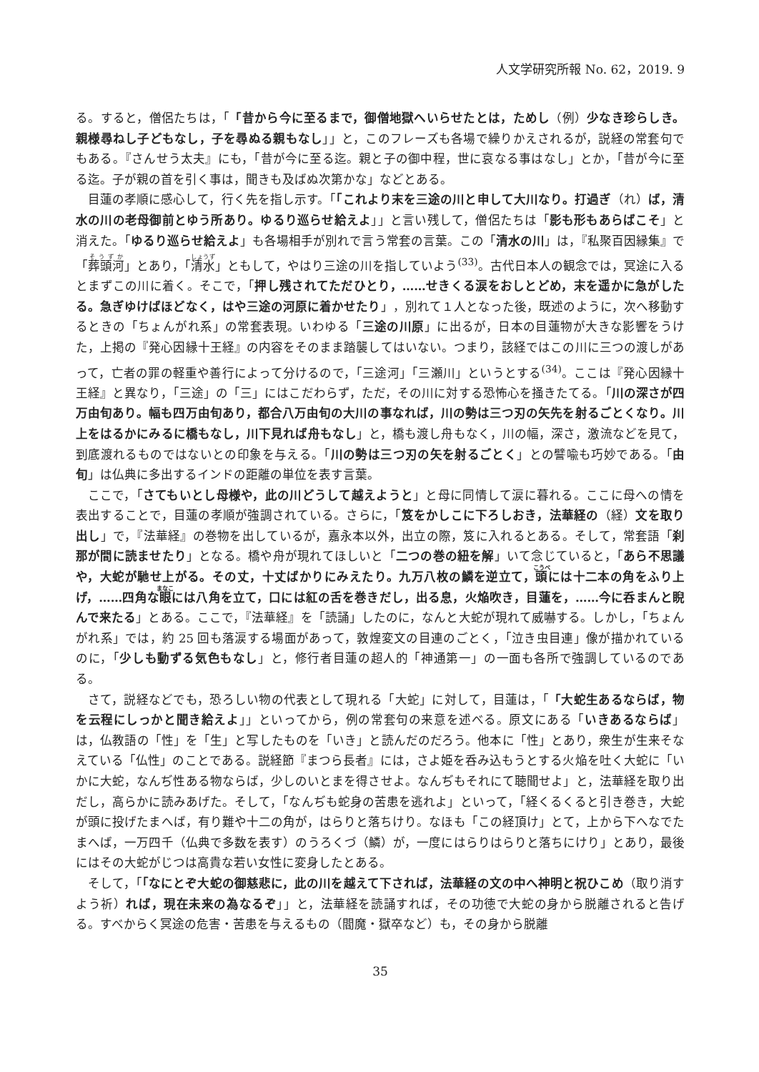人文学研究所報 No. 62，2019. 9
る。すると，僧侶たちは，「「昔から今に至るまで，御僧地獄へいらせたとは，ためし（例）少なき珍らしき。親様尋ねし子どもなし，子を尋ぬる親もなし」」と，このフレーズも各場で繰りかえされるが，説経の常套句でもある。『さんせう太夫』にも，「昔が今に至る迄。親と子の御中程，世に哀なる事はなし」とか，「昔が今に至る迄。子が親の首を引く事は，聞きも及ばぬ次第かな」などとある。
目蓮の孝順に感心して，行く先を指し示す。「「これより末を三途の川と申して大川なり。打過ぎ（れ）ば，清水の川の老母御前とゆう所あり。ゆるり巡らせ給えよ」」と言い残して，僧侶たちは「影も形もあらばこそ」と消えた。「ゆるり巡らせ給えよ」も各場相手が別れで言う常套の言葉。この「清水の川」は，『私聚百因縁集』で「葬頭河」とあり，「清水」ともして，やはり三途の川を指していよう<sup>(33)</sup>。古代日本人の観念では，冥途に入るとまずこの川に着く。そこで，「押し残されてただひとり，……せきくる涙をおしとどめ，末を遥かに急がしたる。急ぎゆけばほどなく，はや三途の河原に着かせたり」，別れて１人となった後，既述のように，次へ移動するときの「ちょんがれ系」の常套表現。いわゆる「三途の川原」に出るが，日本の目蓮物が大きな影響をうけた，上掲の『発心因縁十王経』の内容をそのまま踏襲してはいない。つまり，該経ではこの川に三つの渡しがあって，亡者の罪の軽重や善行によって分けるので，「三途河」「三瀬川」というとする<sup>(34)</sup>。ここは『発心因縁十王経』と異なり，「三途」の「三」にはこだわらず，ただ，その川に対する恐怖心を掻きたてる。「川の深さが四万由旬あり。幅も四万由旬あり，都合八万由旬の大川の事なれば，川の勢は三つ刃の矢先を射るごとくなり。川上をはるかにみるに橋もなし，川下見れば舟もなし」と，橋も渡し舟もなく，川の幅，深さ，激流などを見て，到底渡れるものではないとの印象を与える。「川の勢は三つ刃の矢を射るごとく」との譬喩も巧妙である。「由旬」は仏典に多出するインドの距離の単位を表す言葉。
ここで，「さてもいとし母様や，此の川どうして越えようと」と母に同情して涙に暮れる。ここに母への情を表出することで，目蓮の孝順が強調されている。さらに，「笈をかしこに下ろしおき，法華経の（経）文を取り出し」で，『法華経』の巻物を出しているが，嘉永本以外，出立の際，笈に入れるとある。そして，常套語「刹那が間に読ませたり」となる。橋や舟が現れてほしいと「二つの巻の紐を解」いて念じていると，「あら不思議や，大蛇が馳せ上がる。その丈，十丈ばかりにみえたり。九万八枚の鱗を逆立て，頭には十二本の角をふり上げ，……四角な眼には八角を立て，口には紅の舌を巻きだし，出る息，火焔吹き，目蓮を，……今に呑まんと睨んで来たる」とある。ここで，『法華経』を「読誦」したのに，なんと大蛇が現れて威嚇する。しかし，「ちょんがれ系」では，約 25 回も落涙する場面があって，敦煌変文の目連のごとく，「泣き虫目連」像が描かれているのに，「少しも動ずる気色もなし」と，修行者目蓮の超人的「神通第一」の一面も各所で強調しているのである。
さて，説経などでも，恐ろしい物の代表として現れる「大蛇」に対して，目蓮は，「「大蛇生あるならば，物を云程にしっかと聞き給えよ」」といってから，例の常套句の来意を述べる。原文にある「いきあるならば」は，仏教語の「性」を「生」と写したものを「いき」と読んだのだろう。他本に「性」とあり，衆生が生来そなえている「仏性」のことである。説経節『まつら長者』には，さよ姫を呑み込もうとする火焔を吐く大蛇に「いかに大蛇，なんぢ性ある物ならば，少しのいとまを得させよ。なんぢもそれにて聴聞せよ」と，法華経を取り出だし，高らかに読みあげた。そして，「なんぢも蛇身の苦患を逃れよ」といって，「経くるくると引き巻き，大蛇が頭に投げたまへば，有り難や十二の角が，はらりと落ちけり。なほも「この経頂け」とて，上から下へなでたまへば，一万四千（仏典で多数を表す）のうろくづ（鱗）が，一度にはらりはらりと落ちにけり」とあり，最後にはその大蛇がじつは高貴な若い女性に変身したとある。
そして，「「なにとぞ大蛇の御慈悲に，此の川を越えて下されば，法華経の文の中へ神明と祝ひこめ（取り消すよう祈）れば，現在未来の為なるぞ」」と，法華経を読誦すれば，その功徳で大蛇の身から脱離されると告げる。すべからく冥途の危害・苦患を与えるもの（閻魔・獄卒など）も，その身から脱離
35